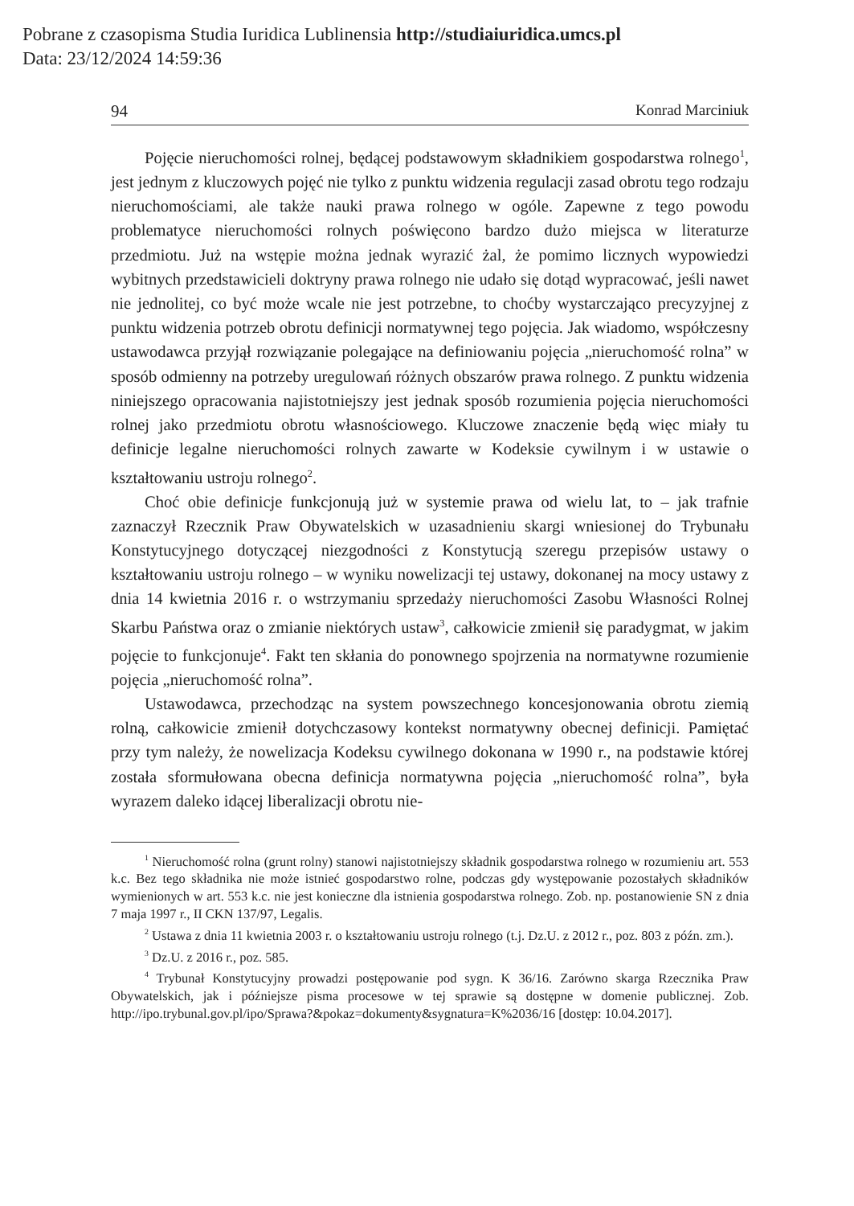Pobrane z czasopisma Studia Iuridica Lublinensia http://studiaiuridica.umcs.pl
Data: 23/12/2024 14:59:36
94 Konrad Marciniuk
Pojęcie nieruchomości rolnej, będącej podstawowym składnikiem gospodarstwa rolnego<sup>1</sup>, jest jednym z kluczowych pojęć nie tylko z punktu widzenia regulacji zasad obrotu tego rodzaju nieruchomościami, ale także nauki prawa rolnego w ogóle. Zapewne z tego powodu problematyce nieruchomości rolnych poświęcono bardzo dużo miejsca w literaturze przedmiotu. Już na wstępie można jednak wyrazić żal, że pomimo licznych wypowiedzi wybitnych przedstawicieli doktryny prawa rolnego nie udało się dotąd wypracować, jeśli nawet nie jednolitej, co być może wcale nie jest potrzebne, to choćby wystarczająco precyzyjnej z punktu widzenia potrzeb obrotu definicji normatywnej tego pojęcia. Jak wiadomo, współczesny ustawodawca przyjął rozwiązanie polegające na definiowaniu pojęcia „nieruchomość rolna” w sposób odmienny na potrzeby uregulowań różnych obszarów prawa rolnego. Z punktu widzenia niniejszego opracowania najistotniejszy jest jednak sposób rozumienia pojęcia nieruchomości rolnej jako przedmiotu obrotu własnościowego. Kluczowe znaczenie będą więc miały tu definicje legalne nieruchomości rolnych zawarte w Kodeksie cywilnym i w ustawie o kształtowaniu ustroju rolnego<sup>2</sup>.
Choć obie definicje funkcjonują już w systemie prawa od wielu lat, to – jak trafnie zaznaczył Rzecznik Praw Obywatelskich w uzasadnieniu skargi wniesionej do Trybunału Konstytucyjnego dotyczącej niezgodności z Konstytucją szeregu przepisów ustawy o kształtowaniu ustroju rolnego – w wyniku nowelizacji tej ustawy, dokonanej na mocy ustawy z dnia 14 kwietnia 2016 r. o wstrzymaniu sprzedaży nieruchomości Zasobu Własności Rolnej Skarbu Państwa oraz o zmianie niektórych ustaw<sup>3</sup>, całkowicie zmienił się paradygmat, w jakim pojęcie to funkcjonuje<sup>4</sup>. Fakt ten skłania do ponownego spojrzenia na normatywne rozumienie pojęcia „nieruchomość rolna”.
Ustawodawca, przechodząc na system powszechnego koncesjonowania obrotu ziemią rolną, całkowicie zmienił dotychczasowy kontekst normatywny obecnej definicji. Pamiętać przy tym należy, że nowelizacja Kodeksu cywilnego dokonana w 1990 r., na podstawie której została sformułowana obecna definicja normatywna pojęcia „nieruchomość rolna”, była wyrazem daleko idącej liberalizacji obrotu nie-
<sup>1</sup> Nieruchomość rolna (grunt rolny) stanowi najistotniejszy składnik gospodarstwa rolnego w rozumieniu art. 553 k.c. Bez tego składnika nie może istnieć gospodarstwo rolne, podczas gdy występowanie pozostałych składników wymienionych w art. 553 k.c. nie jest konieczne dla istnienia gospodarstwa rolnego. Zob. np. postanowienie SN z dnia 7 maja 1997 r., II CKN 137/97, Legalis.
<sup>2</sup> Ustawa z dnia 11 kwietnia 2003 r. o kształtowaniu ustroju rolnego (t.j. Dz.U. z 2012 r., poz. 803 z późn. zm.).
<sup>3</sup> Dz.U. z 2016 r., poz. 585.
<sup>4</sup> Trybunał Konstytucyjny prowadzi postępowanie pod sygn. K 36/16. Zarówno skarga Rzecznika Praw Obywatelskich, jak i późniejsze pisma procesowe w tej sprawie są dostępne w domenie publicznej. Zob. http://ipo.trybunal.gov.pl/ipo/Sprawa?&pokaz=dokumenty&sygnatura=K%2036/16 [dostęp: 10.04.2017].